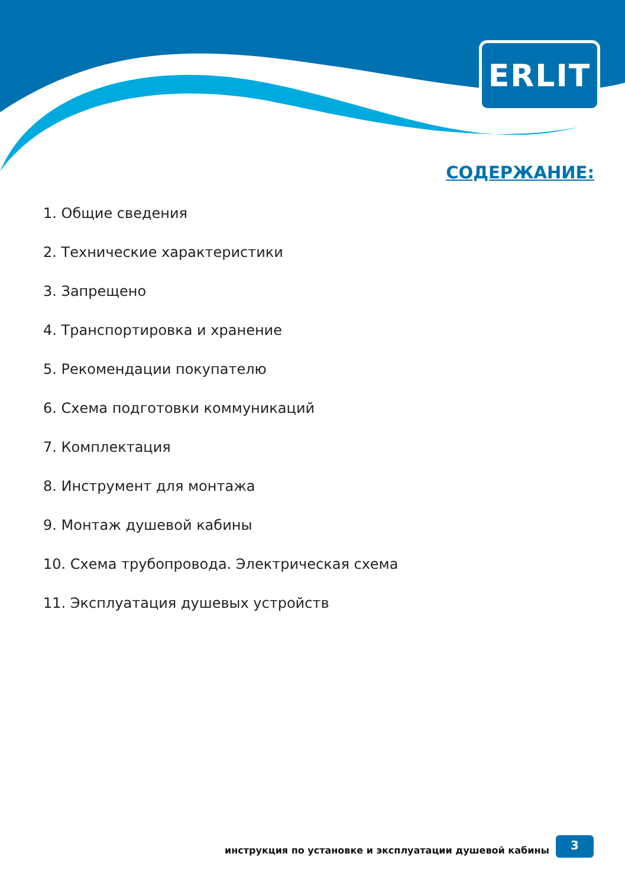ERLIT
СОДЕРЖАНИЕ:
1. Общие сведения
2. Технические характеристики
3. Запрещено
4. Транспортировка и хранение
5. Рекомендации покупателю
6. Схема подготовки коммуникаций
7. Комплектация
8. Инструмент для монтажа
9. Монтаж душевой кабины
10. Схема трубопровода. Электрическая схема
11. Эксплуатация душевых устройств
инструкция по установке и эксплуатации душевой кабины
3